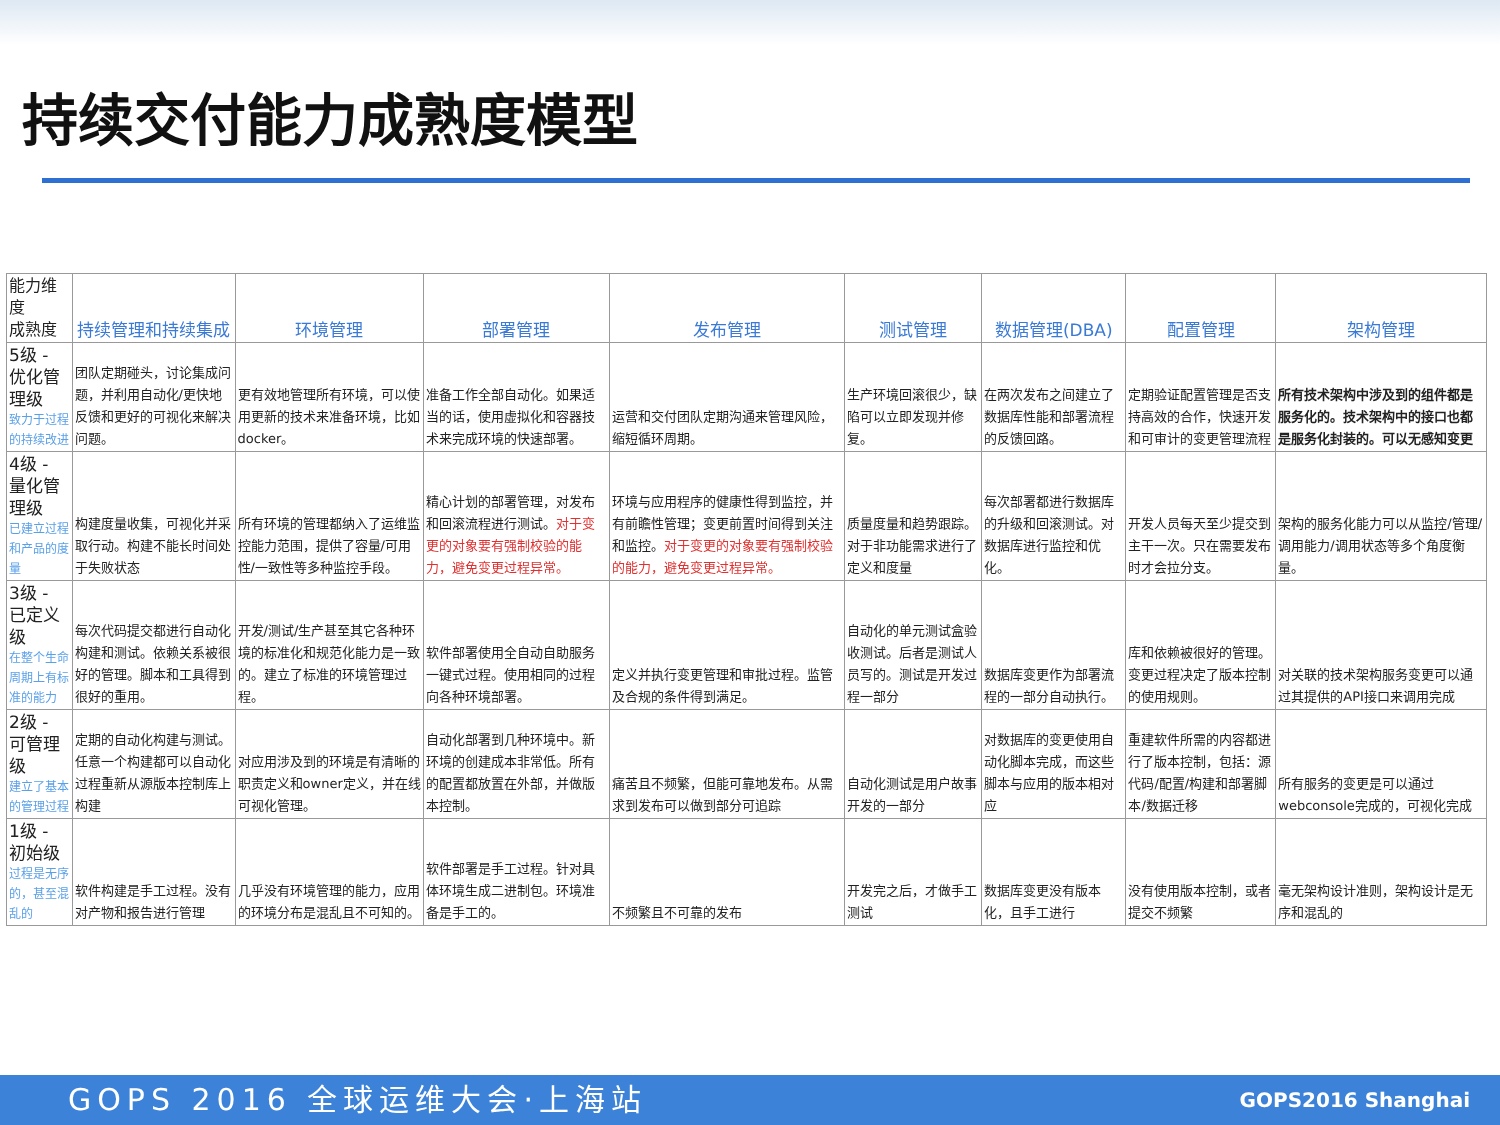持续交付能力成熟度模型
| 能力维度 成熟度 | 持续管理和持续集成 | 环境管理 | 部署管理 | 发布管理 | 测试管理 | 数据管理(DBA) | 配置管理 | 架构管理 |
| --- | --- | --- | --- | --- | --- | --- | --- | --- |
| 5级 - 优化管理级 致力于过程的持续改进 | 团队定期碰头，讨论集成问题，并利用自动化/更快地反馈和更好的可视化来解决问题。 | 更有效地管理所有环境，可以使用更新的技术来准备环境，比如docker。 | 准备工作全部自动化。如果适当的话，使用虚拟化和容器技术来完成环境的快速部署。 | 运营和交付团队定期沟通来管理风险，缩短循环周期。 | 生产环境回滚很少，缺陷可以立即发现并修复。 | 在两次发布之间建立了数据库性能和部署流程的反馈回路。 | 定期验证配置管理是否支持高效的合作，快速开发和可审计的变更管理流程 | 所有技术架构中涉及到的组件都是服务化的。技术架构中的接口也都是服务化封装的。可以无感知变更 |
| 4级 - 量化管理级 已建立过程和产品的度量 | 构建度量收集，可视化并采取行动。构建不能长时间处于失败状态 | 所有环境的管理都纳入了运维监控能力范围，提供了容量/可用性/一致性等多种监控手段。 | 精心计划的部署管理，对发布和回滚流程进行测试。 对于变更的对象要有强制校验的能力，避免变更过程异常。 | 环境与应用程序的健康性得到监控，并有前瞻性管理；变更前置时间得到关注和监控。 对于变更的对象要有强制校验的能力，避免变更过程异常。 | 质量度量和趋势跟踪。对于非功能需求进行了定义和度量 | 每次部署都进行数据库的升级和回滚测试。对数据库进行监控和优化。 | 开发人员每天至少提交到主干一次。只在需要发布时才会拉分支。 | 架构的服务化能力可以从监控/管理/调用能力/调用状态等多个角度衡量。 |
| 3级 - 已定义级 在整个生命周期上有标准的能力 | 每次代码提交都进行自动化构建和测试。依赖关系被很好的管理。脚本和工具得到很好的重用。 | 开发/测试/生产甚至其它各种环境的标准化和规范化能力是一致的。建立了标准的环境管理过程。 | 软件部署使用全自动自助服务一键式过程。使用相同的过程向各种环境部署。 | 定义并执行变更管理和审批过程。监管及合规的条件得到满足。 | 自动化的单元测试盒验收测试。后者是测试人员写的。测试是开发过程一部分 | 数据库变更作为部署流程的一部分自动执行。 | 库和依赖被很好的管理。变更过程决定了版本控制的使用规则。 | 对关联的技术架构服务变更可以通过其提供的API接口来调用完成 |
| 2级 - 可管理级 建立了基本的管理过程 | 定期的自动化构建与测试。任意一个构建都可以自动化过程重新从源版本控制库上构建 | 对应用涉及到的环境是有清晰的职责定义和owner定义，并在线可视化管理。 | 自动化部署到几种环境中。新环境的创建成本非常低。所有的配置都放置在外部，并做版本控制。 | 痛苦且不频繁，但能可靠地发布。从需求到发布可以做到部分可追踪 | 自动化测试是用户故事开发的一部分 | 对数据库的变更使用自动化脚本完成，而这些脚本与应用的版本相对应 | 重建软件所需的内容都进行了版本控制，包括：源代码/配置/构建和部署脚本/数据迁移 | 所有服务的变更是可以通过webconsole完成的，可视化完成 |
| 1级 - 初始级 过程是无序的，甚至混乱的 | 软件构建是手工过程。没有对产物和报告进行管理 | 几乎没有环境管理的能力，应用的环境分布是混乱且不可知的。 | 软件部署是手工过程。针对具体环境生成二进制包。环境准备是手工的。 | 不频繁且不可靠的发布 | 开发完之后，才做手工测试 | 数据库变更没有版本化，且手工进行 | 没有使用版本控制，或者提交不频繁 | 毫无架构设计准则，架构设计是无序和混乱的 |
GOPS 2016 全球运维大会·上海站 GOPS2016 Shanghai